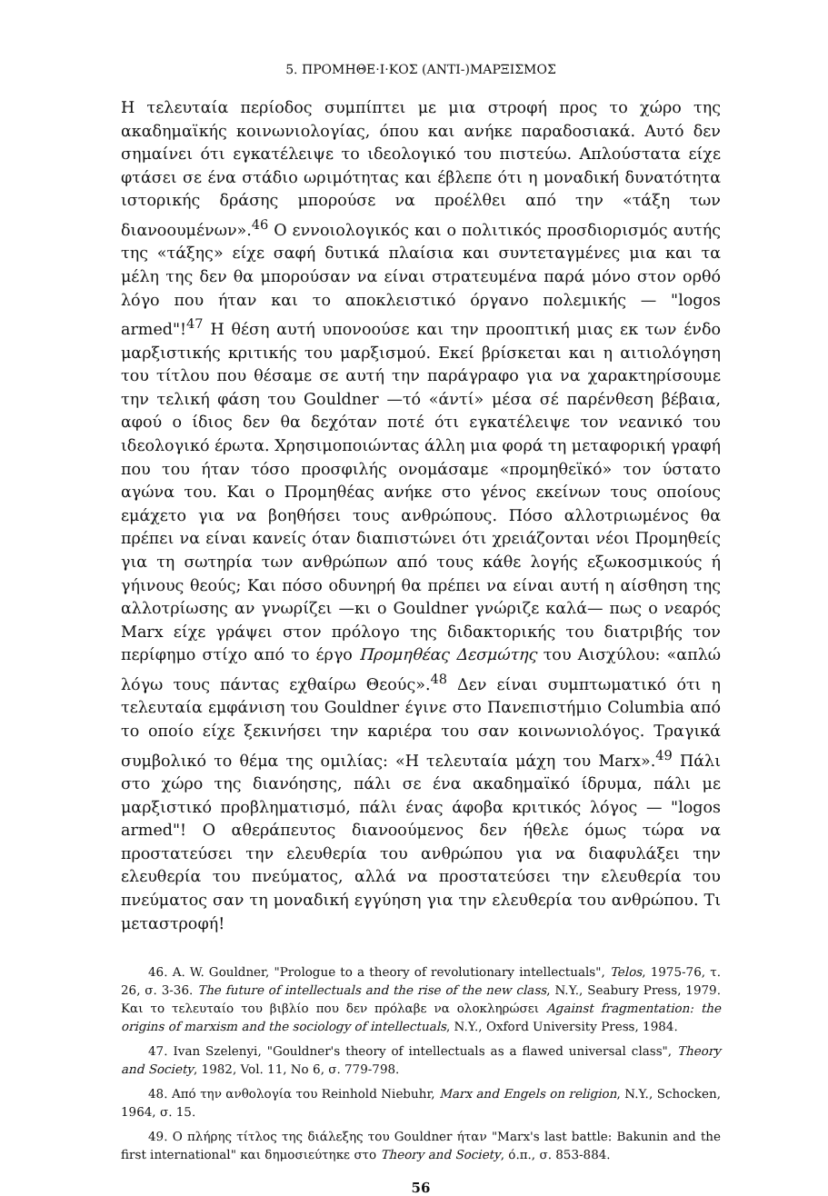5. ΠΡΟΜΗΘΕ·Ι·ΚΟΣ (ΑΝΤΙ-)ΜΑΡΞΙΣΜΟΣ
Η τελευταία περίοδος συμπίπτει με μια στροφή προς το χώρο της ακαδημαϊκής κοινωνιολογίας, όπου και ανήκε παραδοσιακά. Αυτό δεν σημαίνει ότι εγκατέλειψε το ιδεολογικό του πιστεύω. Απλούστατα είχε φτάσει σε ένα στάδιο ωριμότητας και έβλεπε ότι η μοναδική δυνατότητα ιστορικής δράσης μπορούσε να προέλθει από την «τάξη των διανοουμένων».<sup>46</sup> Ο εννοιολογικός και ο πολιτικός προσδιορισμός αυτής της «τάξης» είχε σαφή δυτικά πλαίσια και συντεταγμένες μια και τα μέλη της δεν θα μπορούσαν να είναι στρατευμένα παρά μόνο στον ορθό λόγο που ήταν και το αποκλειστικό όργανο πολεμικής — "logos armed"!<sup>47</sup> Η θέση αυτή υπονοούσε και την προοπτική μιας εκ των ένδο μαρξιστικής κριτικής του μαρξισμού. Εκεί βρίσκεται και η αιτιολόγηση του τίτλου που θέσαμε σε αυτή την παράγραφο για να χαρακτηρίσουμε την τελική φάση του Gouldner —τό «άντί» μέσα σέ παρένθεση βέβαια, αφού ο ίδιος δεν θα δεχόταν ποτέ ότι εγκατέλειψε τον νεανικό του ιδεολογικό έρωτα. Χρησιμοποιώντας άλλη μια φορά τη μεταφορική γραφή που του ήταν τόσο προσφιλής ονομάσαμε «προμηθεϊκό» τον ύστατο αγώνα του. Και ο Προμηθέας ανήκε στο γένος εκείνων τους οποίους εμάχετο για να βοηθήσει τους ανθρώπους. Πόσο αλλοτριωμένος θα πρέπει να είναι κανείς όταν διαπιστώνει ότι χρειάζονται νέοι Προμηθείς για τη σωτηρία των ανθρώπων από τους κάθε λογής εξωκοσμικούς ή γήινους θεούς; Και πόσο οδυνηρή θα πρέπει να είναι αυτή η αίσθηση της αλλοτρίωσης αν γνωρίζει —κι ο Gouldner γνώριζε καλά— πως ο νεαρός Marx είχε γράψει στον πρόλογο της διδακτορικής του διατριβής τον περίφημο στίχο από το έργο Προμηθέας Δεσμώτης του Αισχύλου: «απλώ λόγω τους πάντας εχθαίρω Θεούς».<sup>48</sup> Δεν είναι συμπτωματικό ότι η τελευταία εμφάνιση του Gouldner έγινε στο Πανεπιστήμιο Columbia από το οποίο είχε ξεκινήσει την καριέρα του σαν κοινωνιολόγος. Τραγικά συμβολικό το θέμα της ομιλίας: «Η τελευταία μάχη του Marx».<sup>49</sup> Πάλι στο χώρο της διανόησης, πάλι σε ένα ακαδημαϊκό ίδρυμα, πάλι με μαρξιστικό προβληματισμό, πάλι ένας άφοβα κριτικός λόγος — "logos armed"! Ο αθεράπευτος διανοούμενος δεν ήθελε όμως τώρα να προστατεύσει την ελευθερία του ανθρώπου για να διαφυλάξει την ελευθερία του πνεύματος, αλλά να προστατεύσει την ελευθερία του πνεύματος σαν τη μοναδική εγγύηση για την ελευθερία του ανθρώπου. Τι μεταστροφή!
46. A. W. Gouldner, "Prologue to a theory of revolutionary intellectuals", Telos, 1975-76, τ. 26, σ. 3-36. The future of intellectuals and the rise of the new class, N.Y., Seabury Press, 1979. Και το τελευταίο του βιβλίο που δεν πρόλαβε να ολοκληρώσει Against fragmentation: the origins of marxism and the sociology of intellectuals, N.Y., Oxford University Press, 1984.
47. Ivan Szelenyi, "Gouldner's theory of intellectuals as a flawed universal class", Theory and Society, 1982, Vol. 11, No 6, σ. 779-798.
48. Από την ανθολογία του Reinhold Niebuhr, Marx and Engels on religion, N.Y., Schocken, 1964, σ. 15.
49. Ο πλήρης τίτλος της διάλεξης του Gouldner ήταν "Marx's last battle: Bakunin and the first international" και δημοσιεύτηκε στο Theory and Society, ό.π., σ. 853-884.
56